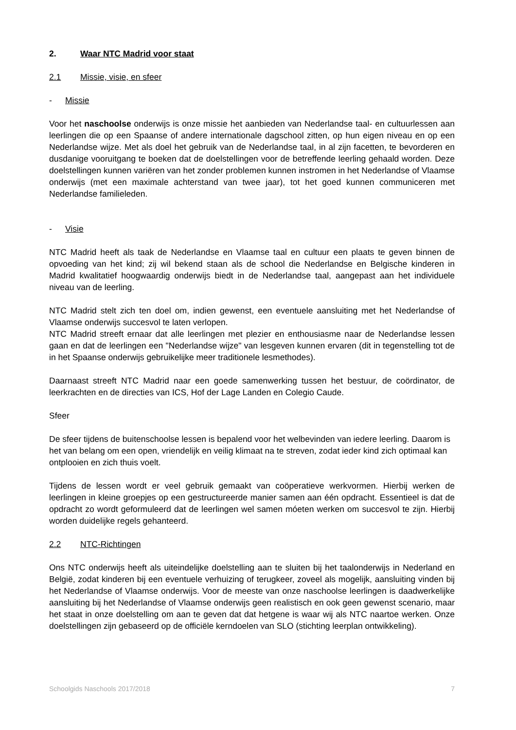2. Waar NTC Madrid voor staat
2.1 Missie, visie, en sfeer
- Missie
Voor het naschoolse onderwijs is onze missie het aanbieden van Nederlandse taal- en cultuurlessen aan leerlingen die op een Spaanse of andere internationale dagschool zitten, op hun eigen niveau en op een Nederlandse wijze. Met als doel het gebruik van de Nederlandse taal, in al zijn facetten, te bevorderen en dusdanige vooruitgang te boeken dat de doelstellingen voor de betreffende leerling gehaald worden. Deze doelstellingen kunnen variëren van het zonder problemen kunnen instromen in het Nederlandse of Vlaamse onderwijs (met een maximale achterstand van twee jaar), tot het goed kunnen communiceren met Nederlandse familieleden.
- Visie
NTC Madrid heeft als taak de Nederlandse en Vlaamse taal en cultuur een plaats te geven binnen de opvoeding van het kind; zij wil bekend staan als de school die Nederlandse en Belgische kinderen in Madrid kwalitatief hoogwaardig onderwijs biedt in de Nederlandse taal, aangepast aan het individuele niveau van de leerling.
NTC Madrid stelt zich ten doel om, indien gewenst, een eventuele aansluiting met het Nederlandse of Vlaamse onderwijs succesvol te laten verlopen.
NTC Madrid streeft ernaar dat alle leerlingen met plezier en enthousiasme naar de Nederlandse lessen gaan en dat de leerlingen een "Nederlandse wijze" van lesgeven kunnen ervaren (dit in tegenstelling tot de in het Spaanse onderwijs gebruikelijke meer traditionele lesmethodes).
Daarnaast streeft NTC Madrid naar een goede samenwerking tussen het bestuur, de coördinator, de leerkrachten en de directies van ICS, Hof der Lage Landen en Colegio Caude.
Sfeer
De sfeer tijdens de buitenschoolse lessen is bepalend voor het welbevinden van iedere leerling. Daarom is het van belang om een open, vriendelijk en veilig klimaat na te streven, zodat ieder kind zich optimaal kan ontplooien en zich thuis voelt.
Tijdens de lessen wordt er veel gebruik gemaakt van coöperatieve werkvormen. Hierbij werken de leerlingen in kleine groepjes op een gestructureerde manier samen aan één opdracht. Essentieel is dat de opdracht zo wordt geformuleerd dat de leerlingen wel samen móeten werken om succesvol te zijn. Hierbij worden duidelijke regels gehanteerd.
2.2 NTC-Richtingen
Ons NTC onderwijs heeft als uiteindelijke doelstelling aan te sluiten bij het taalonderwijs in Nederland en België, zodat kinderen bij een eventuele verhuizing of terugkeer, zoveel als mogelijk, aansluiting vinden bij het Nederlandse of Vlaamse onderwijs. Voor de meeste van onze naschoolse leerlingen is daadwerkelijke aansluiting bij het Nederlandse of Vlaamse onderwijs geen realistisch en ook geen gewenst scenario, maar het staat in onze doelstelling om aan te geven dat dat hetgene is waar wij als NTC naartoe werken. Onze doelstellingen zijn gebaseerd op de officiële kerndoelen van SLO (stichting leerplan ontwikkeling).
Schoolgids Naschools 2017/2018 7